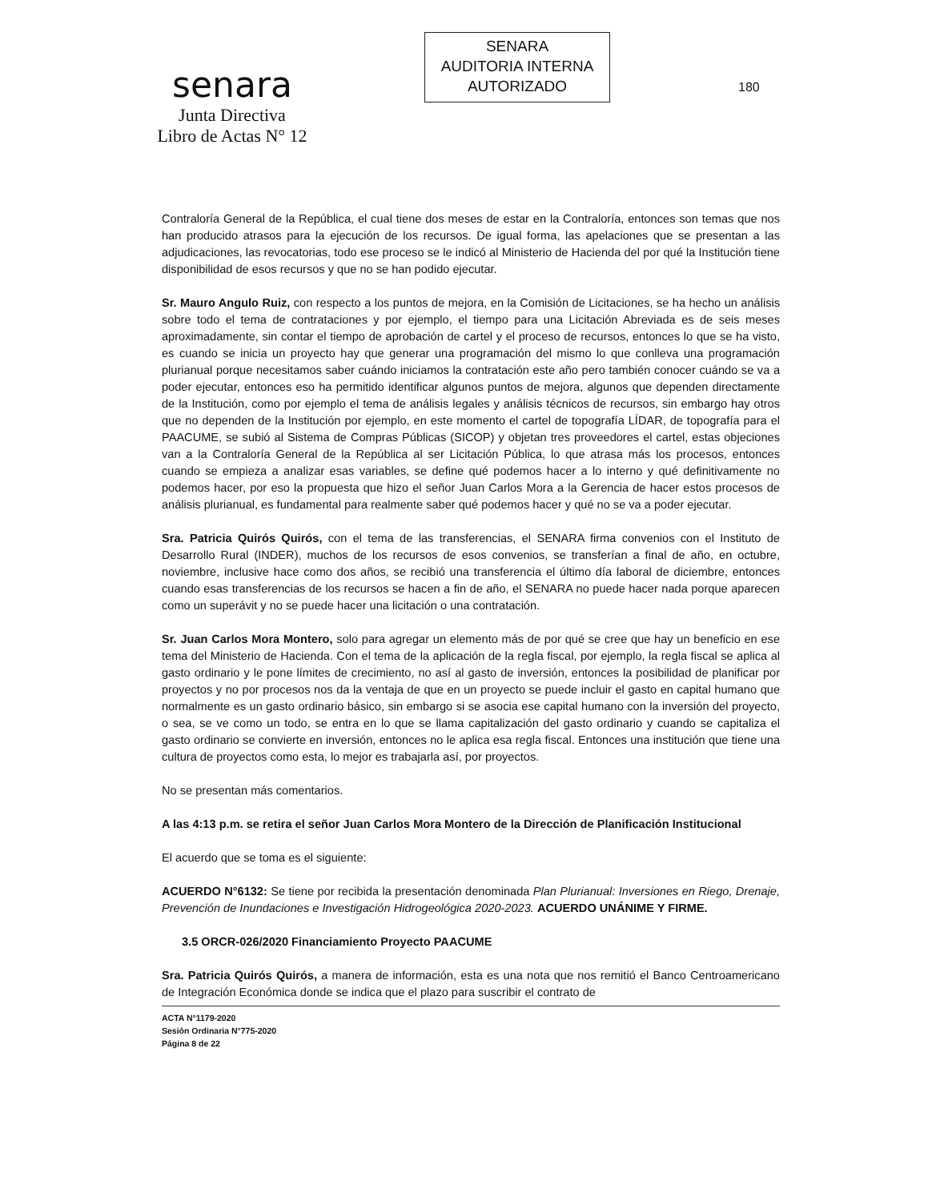senara
Junta Directiva
Libro de Actas N° 12
SENARA
AUDITORIA INTERNA
AUTORIZADO
180
Contraloría General de la República, el cual tiene dos meses de estar en la Contraloría, entonces son temas que nos han producido atrasos para la ejecución de los recursos. De igual forma, las apelaciones que se presentan a las adjudicaciones, las revocatorias, todo ese proceso se le indicó al Ministerio de Hacienda del por qué la Institución tiene disponibilidad de esos recursos y que no se han podido ejecutar.
Sr. Mauro Angulo Ruiz, con respecto a los puntos de mejora, en la Comisión de Licitaciones, se ha hecho un análisis sobre todo el tema de contrataciones y por ejemplo, el tiempo para una Licitación Abreviada es de seis meses aproximadamente, sin contar el tiempo de aprobación de cartel y el proceso de recursos, entonces lo que se ha visto, es cuando se inicia un proyecto hay que generar una programación del mismo lo que conlleva una programación plurianual porque necesitamos saber cuándo iniciamos la contratación este año pero también conocer cuándo se va a poder ejecutar, entonces eso ha permitido identificar algunos puntos de mejora, algunos que dependen directamente de la Institución, como por ejemplo el tema de análisis legales y análisis técnicos de recursos, sin embargo hay otros que no dependen de la Institución por ejemplo, en este momento el cartel de topografía LÍDAR, de topografía para el PAACUME, se subió al Sistema de Compras Públicas (SICOP) y objetan tres proveedores el cartel, estas objeciones van a la Contraloría General de la República al ser Licitación Pública, lo que atrasa más los procesos, entonces cuando se empieza a analizar esas variables, se define qué podemos hacer a lo interno y qué definitivamente no podemos hacer, por eso la propuesta que hizo el señor Juan Carlos Mora a la Gerencia de hacer estos procesos de análisis plurianual, es fundamental para realmente saber qué podemos hacer y qué no se va a poder ejecutar.
Sra. Patricia Quirós Quirós, con el tema de las transferencias, el SENARA firma convenios con el Instituto de Desarrollo Rural (INDER), muchos de los recursos de esos convenios, se transferían a final de año, en octubre, noviembre, inclusive hace como dos años, se recibió una transferencia el último día laboral de diciembre, entonces cuando esas transferencias de los recursos se hacen a fin de año, el SENARA no puede hacer nada porque aparecen como un superávit y no se puede hacer una licitación o una contratación.
Sr. Juan Carlos Mora Montero, solo para agregar un elemento más de por qué se cree que hay un beneficio en ese tema del Ministerio de Hacienda. Con el tema de la aplicación de la regla fiscal, por ejemplo, la regla fiscal se aplica al gasto ordinario y le pone límites de crecimiento, no así al gasto de inversión, entonces la posibilidad de planificar por proyectos y no por procesos nos da la ventaja de que en un proyecto se puede incluir el gasto en capital humano que normalmente es un gasto ordinario básico, sin embargo si se asocia ese capital humano con la inversión del proyecto, o sea, se ve como un todo, se entra en lo que se llama capitalización del gasto ordinario y cuando se capitaliza el gasto ordinario se convierte en inversión, entonces no le aplica esa regla fiscal. Entonces una institución que tiene una cultura de proyectos como esta, lo mejor es trabajarla así, por proyectos.
No se presentan más comentarios.
A las 4:13 p.m. se retira el señor Juan Carlos Mora Montero de la Dirección de Planificación Institucional
El acuerdo que se toma es el siguiente:
ACUERDO N°6132: Se tiene por recibida la presentación denominada Plan Plurianual: Inversiones en Riego, Drenaje, Prevención de Inundaciones e Investigación Hidrogeológica 2020-2023. ACUERDO UNÁNIME Y FIRME.
3.5 ORCR-026/2020 Financiamiento Proyecto PAACUME
Sra. Patricia Quirós Quirós, a manera de información, esta es una nota que nos remitió el Banco Centroamericano de Integración Económica donde se indica que el plazo para suscribir el contrato de
ACTA N°1179-2020
Sesión Ordinaria N°775-2020
Página 8 de 22